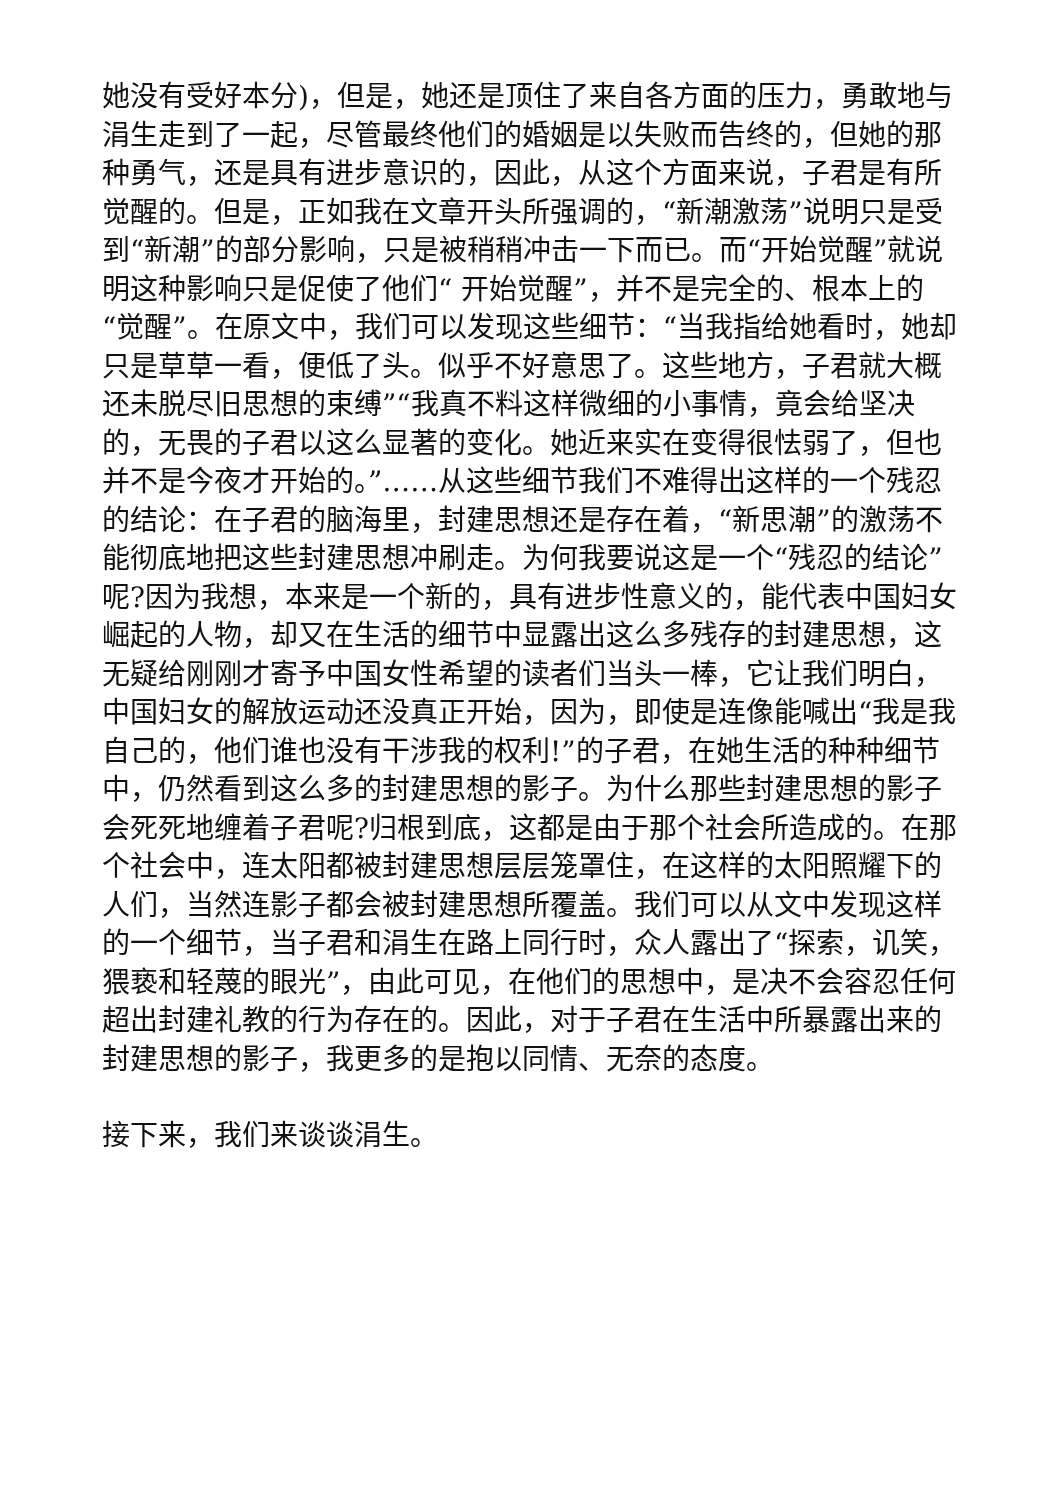她没有受好本分)，但是，她还是顶住了来自各方面的压力，勇敢地与涓生走到了一起，尽管最终他们的婚姻是以失败而告终的，但她的那种勇气，还是具有进步意识的，因此，从这个方面来说，子君是有所觉醒的。但是，正如我在文章开头所强调的，“新潮激荡”说明只是受到“新潮”的部分影响，只是被稍稍冲击一下而已。而“开始觉醒”就说明这种影响只是促使了他们“ 开始觉醒”，并不是完全的、根本上的“觉醒”。在原文中，我们可以发现这些细节：“当我指给她看时，她却只是草草一看，便低了头。似乎不好意思了。这些地方，子君就大概还未脱尽旧思想的束缚”“我真不料这样微细的小事情，竟会给坚决的，无畏的子君以这么显著的变化。她近来实在变得很怯弱了，但也并不是今夜才开始的。”……从这些细节我们不难得出这样的一个残忍的结论：在子君的脑海里，封建思想还是存在着，“新思潮”的激荡不能彻底地把这些封建思想冲刷走。为何我要说这是一个“残忍的结论”呢?因为我想，本来是一个新的，具有进步性意义的，能代表中国妇女崛起的人物，却又在生活的细节中显露出这么多残存的封建思想，这无疑给刚刚才寄予中国女性希望的读者们当头一棒，它让我们明白，中国妇女的解放运动还没真正开始，因为，即使是连像能喊出“我是我自己的，他们谁也没有干涉我的权利!”的子君，在她生活的种种细节中，仍然看到这么多的封建思想的影子。为什么那些封建思想的影子会死死地缠着子君呢?归根到底，这都是由于那个社会所造成的。在那个社会中，连太阳都被封建思想层层笼罩住，在这样的太阳照耀下的人们，当然连影子都会被封建思想所覆盖。我们可以从文中发现这样的一个细节，当子君和涓生在路上同行时，众人露出了“探索，讥笑，猥亵和轻蔑的眼光”，由此可见，在他们的思想中，是决不会容忍任何超出封建礼教的行为存在的。因此，对于子君在生活中所暴露出来的封建思想的影子，我更多的是抱以同情、无奈的态度。
接下来，我们来谈谈涓生。